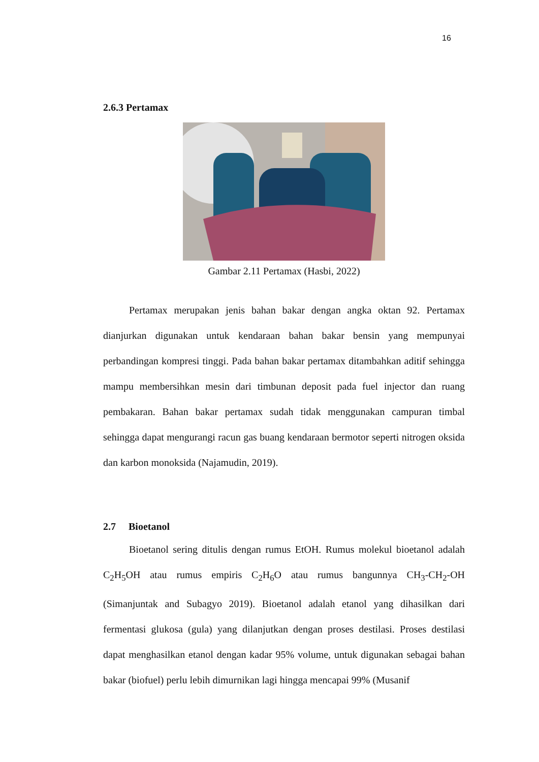16
2.6.3 Pertamax
Gambar 2.11 Pertamax (Hasbi, 2022)
Pertamax merupakan jenis bahan bakar dengan angka oktan 92. Pertamax dianjurkan digunakan untuk kendaraan bahan bakar bensin yang mempunyai perbandingan kompresi tinggi. Pada bahan bakar pertamax ditambahkan aditif sehingga mampu membersihkan mesin dari timbunan deposit pada fuel injector dan ruang pembakaran. Bahan bakar pertamax sudah tidak menggunakan campuran timbal sehingga dapat mengurangi racun gas buang kendaraan bermotor seperti nitrogen oksida dan karbon monoksida (Najamudin, 2019).
2.7 Bioetanol
Bioetanol sering ditulis dengan rumus EtOH. Rumus molekul bioetanol adalah C<sub>2</sub>H<sub>5</sub>OH atau rumus empiris C<sub>2</sub>H<sub>6</sub>O atau rumus bangunnya CH<sub>3</sub>-CH<sub>2</sub>-OH (Simanjuntak and Subagyo 2019). Bioetanol adalah etanol yang dihasilkan dari fermentasi glukosa (gula) yang dilanjutkan dengan proses destilasi. Proses destilasi dapat menghasilkan etanol dengan kadar 95% volume, untuk digunakan sebagai bahan bakar (biofuel) perlu lebih dimurnikan lagi hingga mencapai 99% (Musanif